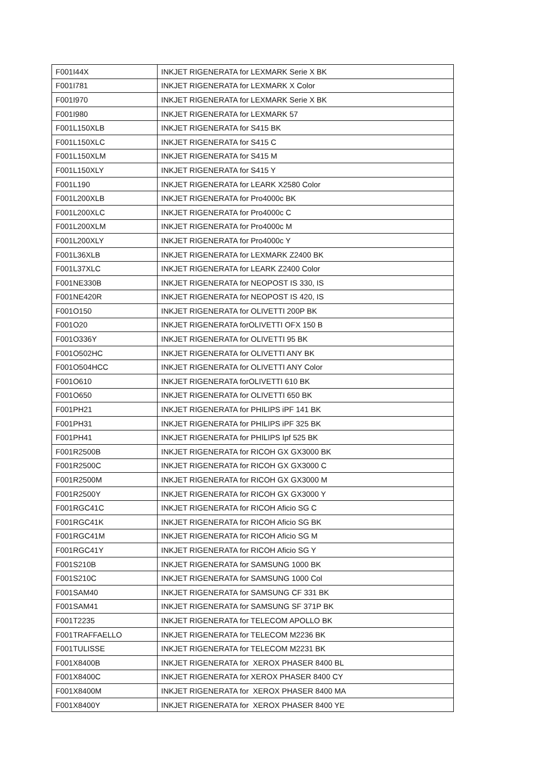| F001I44X | INKJET RIGENERATA for LEXMARK Serie X BK |
| F001I781 | INKJET RIGENERATA for LEXMARK X Color |
| F001I970 | INKJET RIGENERATA for LEXMARK Serie X BK |
| F001I980 | INKJET RIGENERATA for LEXMARK 57 |
| F001L150XLB | INKJET RIGENERATA for S415 BK |
| F001L150XLC | INKJET RIGENERATA for S415 C |
| F001L150XLM | INKJET RIGENERATA for S415 M |
| F001L150XLY | INKJET RIGENERATA for S415 Y |
| F001L190 | INKJET RIGENERATA for LEARK X2580 Color |
| F001L200XLB | INKJET RIGENERATA for Pro4000c BK |
| F001L200XLC | INKJET RIGENERATA for Pro4000c C |
| F001L200XLM | INKJET RIGENERATA for Pro4000c M |
| F001L200XLY | INKJET RIGENERATA for Pro4000c Y |
| F001L36XLB | INKJET RIGENERATA for LEXMARK Z2400 BK |
| F001L37XLC | INKJET RIGENERATA for LEARK Z2400 Color |
| F001NE330B | INKJET RIGENERATA for NEOPOST IS 330, IS |
| F001NE420R | INKJET RIGENERATA for NEOPOST IS 420, IS |
| F001O150 | INKJET RIGENERATA for OLIVETTI 200P BK |
| F001O20 | INKJET RIGENERATA forOLIVETTI OFX 150 B |
| F001O336Y | INKJET RIGENERATA for OLIVETTI 95 BK |
| F001O502HC | INKJET RIGENERATA for OLIVETTI ANY BK |
| F001O504HCC | INKJET RIGENERATA for OLIVETTI ANY Color |
| F001O610 | INKJET RIGENERATA forOLIVETTI 610 BK |
| F001O650 | INKJET RIGENERATA for OLIVETTI 650 BK |
| F001PH21 | INKJET RIGENERATA for PHILIPS iPF 141 BK |
| F001PH31 | INKJET RIGENERATA for PHILIPS iPF 325 BK |
| F001PH41 | INKJET RIGENERATA for PHILIPS Ipf 525 BK |
| F001R2500B | INKJET RIGENERATA for RICOH GX GX3000 BK |
| F001R2500C | INKJET RIGENERATA for RICOH GX GX3000 C |
| F001R2500M | INKJET RIGENERATA for RICOH GX GX3000 M |
| F001R2500Y | INKJET RIGENERATA for RICOH GX GX3000 Y |
| F001RGC41C | INKJET RIGENERATA for RICOH Aficio SG C |
| F001RGC41K | INKJET RIGENERATA for RICOH Aficio SG BK |
| F001RGC41M | INKJET RIGENERATA for RICOH Aficio SG M |
| F001RGC41Y | INKJET RIGENERATA for RICOH Aficio SG Y |
| F001S210B | INKJET RIGENERATA for SAMSUNG 1000 BK |
| F001S210C | INKJET RIGENERATA for SAMSUNG 1000 Col |
| F001SAM40 | INKJET RIGENERATA for SAMSUNG CF 331 BK |
| F001SAM41 | INKJET RIGENERATA for SAMSUNG SF 371P BK |
| F001T2235 | INKJET RIGENERATA for TELECOM APOLLO BK |
| F001TRAFFAELLO | INKJET RIGENERATA for TELECOM M2236 BK |
| F001TULISSE | INKJET RIGENERATA for TELECOM M2231 BK |
| F001X8400B | INKJET RIGENERATA for XEROX PHASER 8400 BL |
| F001X8400C | INKJET RIGENERATA for XEROX PHASER 8400 CY |
| F001X8400M | INKJET RIGENERATA for XEROX PHASER 8400 MA |
| F001X8400Y | INKJET RIGENERATA for XEROX PHASER 8400 YE |